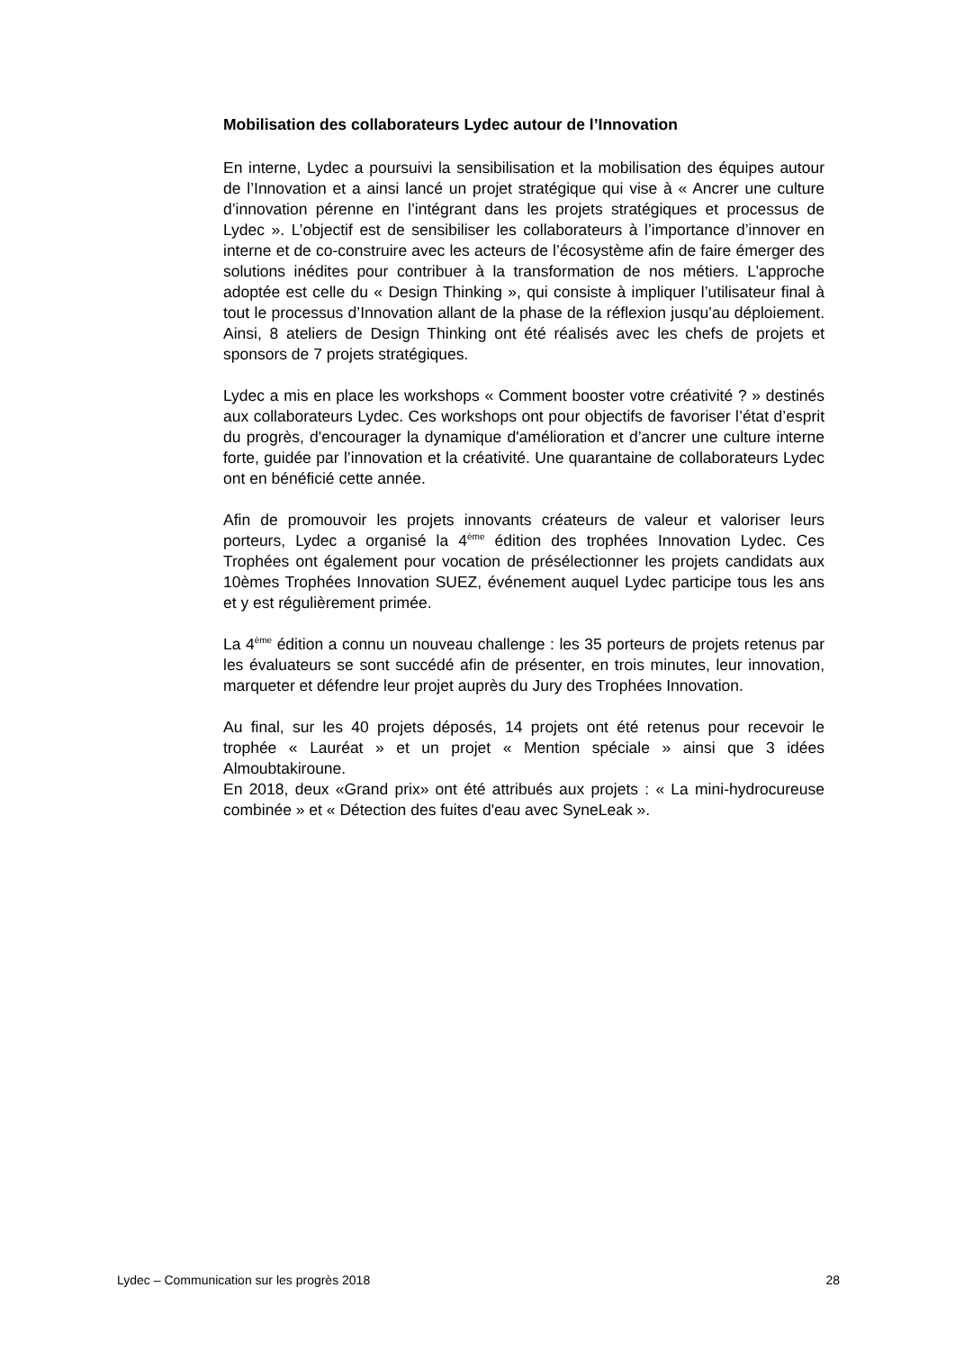Mobilisation des collaborateurs Lydec autour de l’Innovation
En interne, Lydec a poursuivi la sensibilisation et la mobilisation des équipes autour de l’Innovation et a ainsi lancé un projet stratégique qui vise à « Ancrer une culture d’innovation pérenne en l’intégrant dans les projets stratégiques et processus de Lydec ». L’objectif est de sensibiliser les collaborateurs à l’importance d’innover en interne et de co-construire avec les acteurs de l’écosystème afin de faire émerger des solutions inédites pour contribuer à la transformation de nos métiers. L’approche adoptée est celle du « Design Thinking », qui consiste à impliquer l’utilisateur final à tout le processus d’Innovation allant de la phase de la réflexion jusqu’au déploiement. Ainsi, 8 ateliers de Design Thinking ont été réalisés avec les chefs de projets et sponsors de 7 projets stratégiques.
Lydec a mis en place les workshops « Comment booster votre créativité ? » destinés aux collaborateurs Lydec. Ces workshops ont pour objectifs de favoriser l’état d’esprit du progrès, d'encourager la dynamique d'amélioration et d’ancrer une culture interne forte, guidée par l’innovation et la créativité. Une quarantaine de collaborateurs Lydec ont en bénéficié cette année.
Afin de promouvoir les projets innovants créateurs de valeur et valoriser leurs porteurs, Lydec a organisé la 4<sup>ème</sup> édition des trophées Innovation Lydec. Ces Trophées ont également pour vocation de présélectionner les projets candidats aux 10èmes Trophées Innovation SUEZ, événement auquel Lydec participe tous les ans et y est régulièrement primée.
La 4<sup>ème</sup> édition a connu un nouveau challenge : les 35 porteurs de projets retenus par les évaluateurs se sont succédé afin de présenter, en trois minutes, leur innovation, marqueter et défendre leur projet auprès du Jury des Trophées Innovation.
Au final, sur les 40 projets déposés, 14 projets ont été retenus pour recevoir le trophée « Lauréat » et un projet « Mention spéciale » ainsi que 3 idées Almoubtakiroune.
En 2018, deux «Grand prix» ont été attribués aux projets : « La mini-hydrocureuse combinée » et « Détection des fuites d'eau avec SyneLeak ».
Lydec – Communication sur les progrès 2018 28